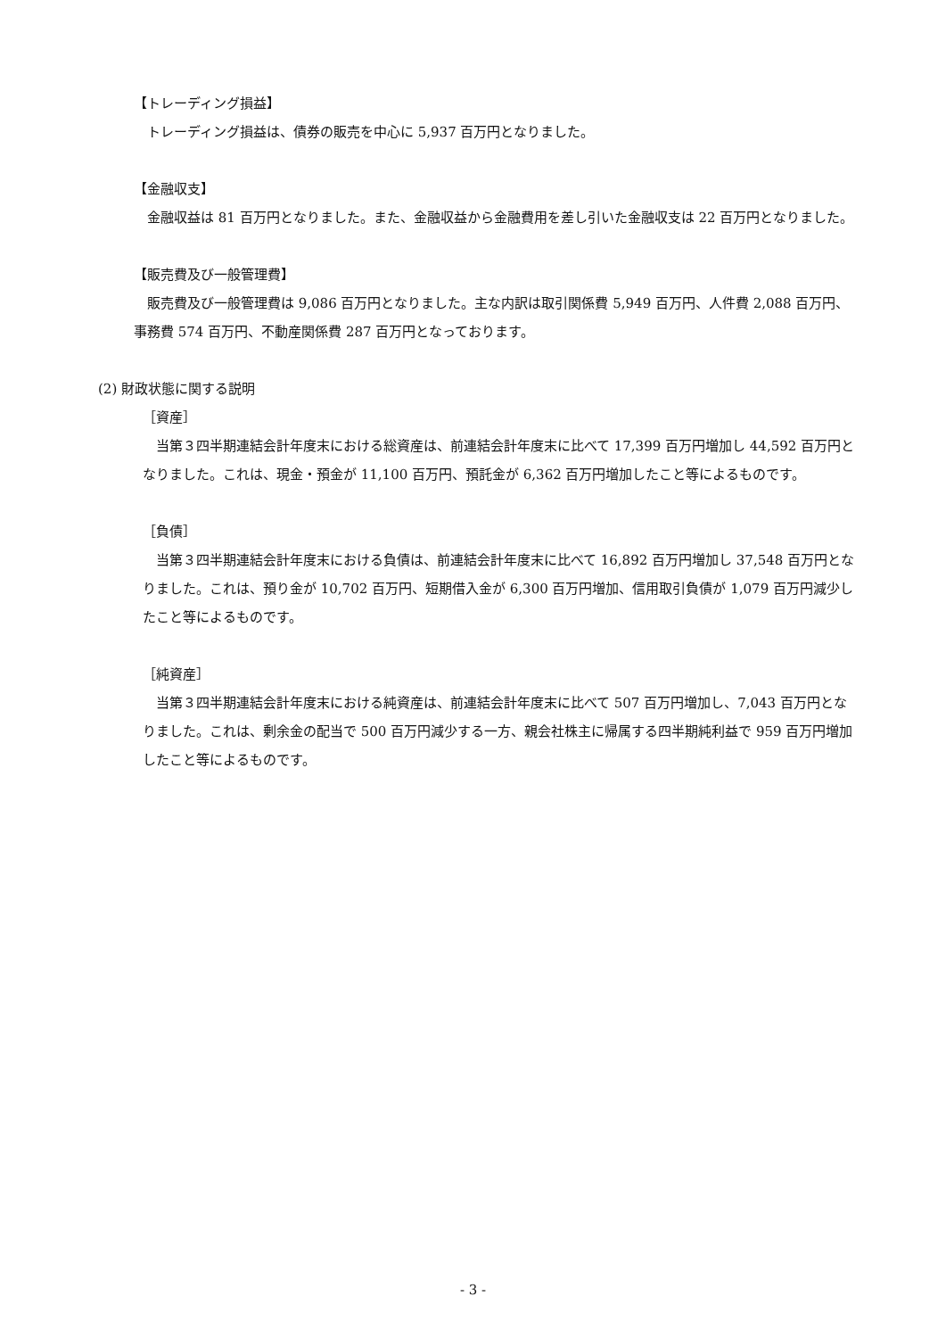【トレーディング損益】
　トレーディング損益は、債券の販売を中心に 5,937 百万円となりました。
【金融収支】
　金融収益は 81 百万円となりました。また、金融収益から金融費用を差し引いた金融収支は 22 百万円となりました。
【販売費及び一般管理費】
　販売費及び一般管理費は 9,086 百万円となりました。主な内訳は取引関係費 5,949 百万円、人件費 2,088 百万円、事務費 574 百万円、不動産関係費 287 百万円となっております。
(2) 財政状態に関する説明
［資産］
　当第３四半期連結会計年度末における総資産は、前連結会計年度末に比べて 17,399 百万円増加し 44,592 百万円となりました。これは、現金・預金が 11,100 百万円、預託金が 6,362 百万円増加したこと等によるものです。
［負債］
　当第３四半期連結会計年度末における負債は、前連結会計年度末に比べて 16,892 百万円増加し 37,548 百万円となりました。これは、預り金が 10,702 百万円、短期借入金が 6,300 百万円増加、信用取引負債が 1,079 百万円減少したこと等によるものです。
［純資産］
　当第３四半期連結会計年度末における純資産は、前連結会計年度末に比べて 507 百万円増加し、7,043 百万円となりました。これは、剰余金の配当で 500 百万円減少する一方、親会社株主に帰属する四半期純利益で 959 百万円増加したこと等によるものです。
- 3 -